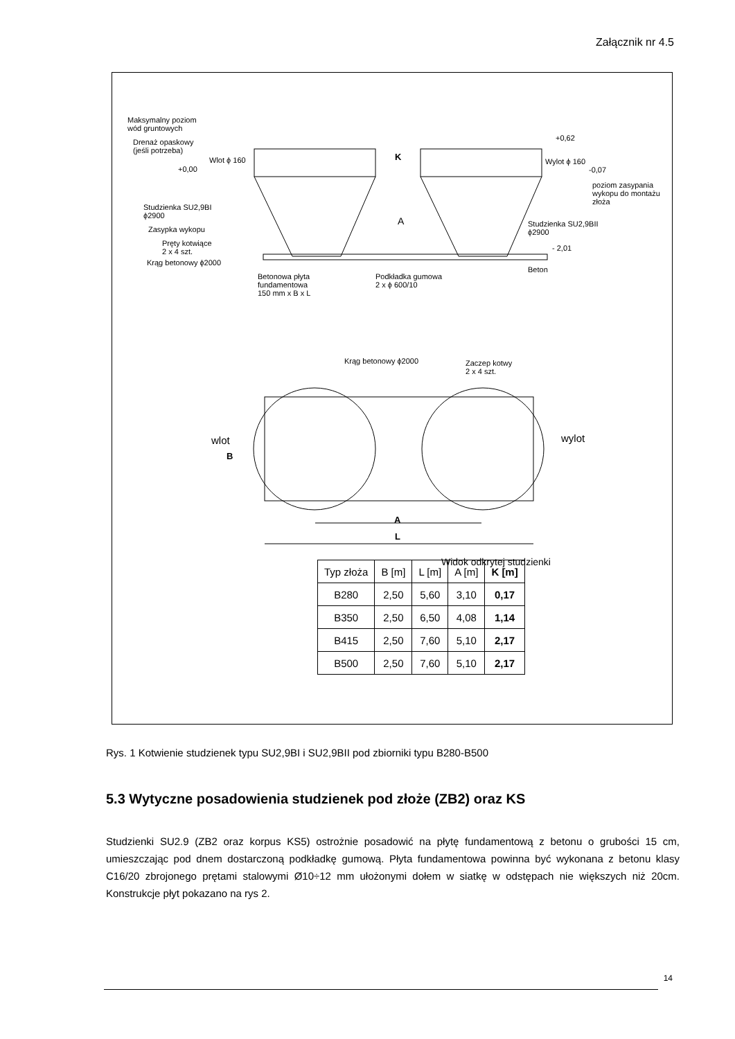Załącznik nr 4.5
Maksymalny poziom
wód gruntowych
Drenaż opaskowy
(jeśli potrzeba)
Wlot ϕ 160
+0,00
K
+0,62
Wylot ϕ 160
-0,07
poziom zasypania
wykopu do montażu
złoża
Studzienka SU2,9BI
ϕ2900
Zasypka wykopu
A
Studzienka SU2,9BII
ϕ2900
Pręty kotwiące
2 x 4 szt.
- 2,01
Krąg betonowy ϕ2000
Beton
Betonowa płyta
fundamentowa
150 mm x B x L
Podkładka gumowa
2 x ϕ 600/10
Krąg betonowy ϕ2000
Zaczep kotwy
2 x 4 szt.
wlot wylot
B
A
L
Widok odkrytej studzienki
| Typ złoża | B [m] | L [m] | A [m] | K [m] |
| --- | --- | --- | --- | --- |
| B280 | 2,50 | 5,60 | 3,10 | 0,17 |
| B350 | 2,50 | 6,50 | 4,08 | 1,14 |
| B415 | 2,50 | 7,60 | 5,10 | 2,17 |
| B500 | 2,50 | 7,60 | 5,10 | 2,17 |
Rys. 1 Kotwienie studzienek typu SU2,9BI i SU2,9BII pod zbiorniki typu B280-B500
5.3 Wytyczne posadowienia studzienek pod złoże (ZB2) oraz KS
Studzienki SU2.9 (ZB2 oraz korpus KS5) ostrożnie posadowić na płytę fundamentową z betonu o grubości 15 cm, umieszczając pod dnem dostarczoną podkładkę gumową. Płyta fundamentowa powinna być wykonana z betonu klasy C16/20 zbrojonego prętami stalowymi Ø10÷12 mm ułożonymi dołem w siatkę w odstępach nie większych niż 20cm. Konstrukcje płyt pokazano na rys 2.
14